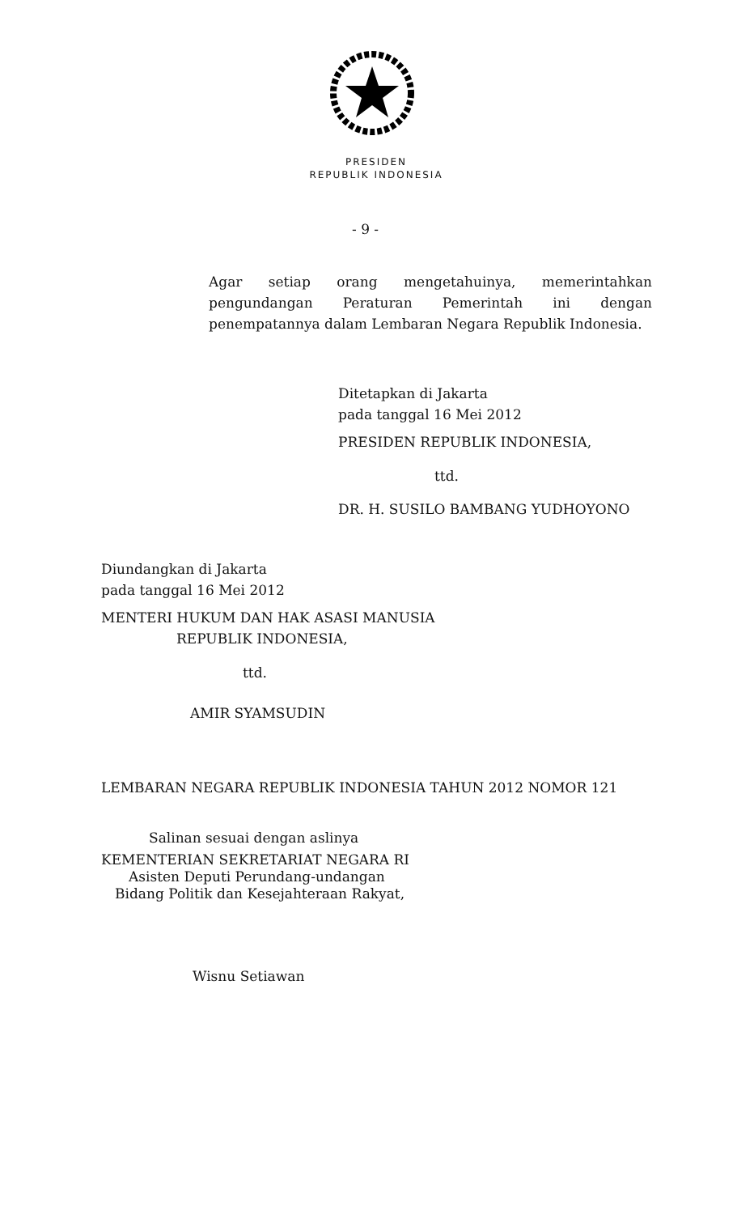PRESIDEN
REPUBLIK INDONESIA
- 9 -
Agar setiap orang mengetahuinya, memerintahkan pengundangan Peraturan Pemerintah ini dengan penempatannya dalam Lembaran Negara Republik Indonesia.
Ditetapkan di Jakarta
pada tanggal 16 Mei 2012
PRESIDEN REPUBLIK INDONESIA,
ttd.
DR. H. SUSILO BAMBANG YUDHOYONO
Diundangkan di Jakarta
pada tanggal 16 Mei 2012
MENTERI HUKUM DAN HAK ASASI MANUSIA
REPUBLIK INDONESIA,
ttd.
AMIR SYAMSUDIN
LEMBARAN NEGARA REPUBLIK INDONESIA TAHUN 2012 NOMOR 121
Salinan sesuai dengan aslinya
KEMENTERIAN SEKRETARIAT NEGARA RI
Asisten Deputi Perundang-undangan
Bidang Politik dan Kesejahteraan Rakyat,
Wisnu Setiawan